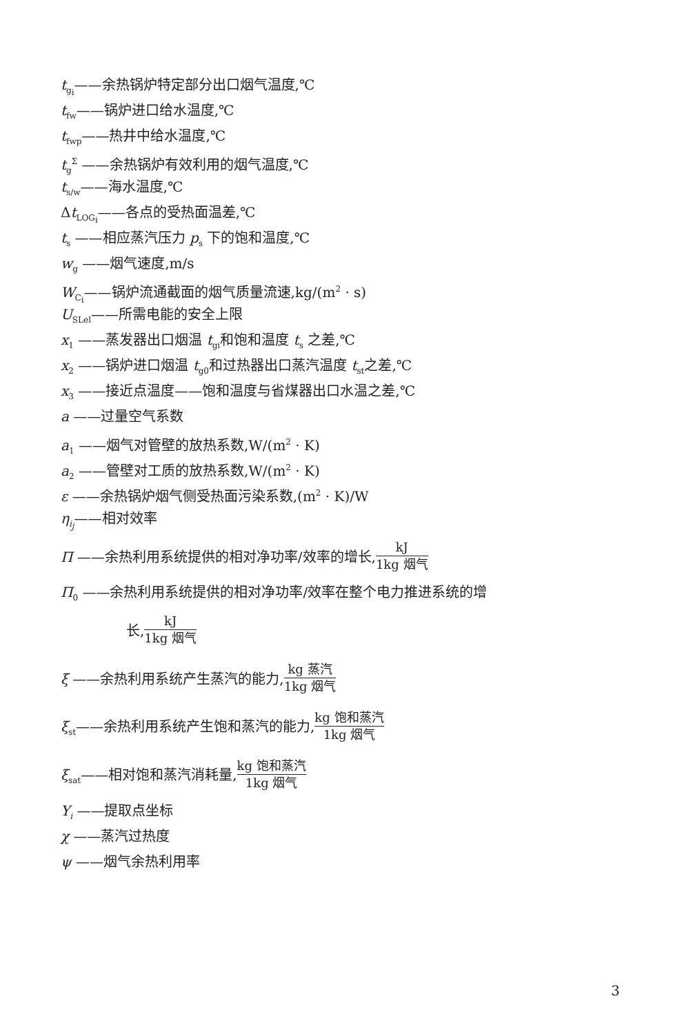t<sub>g<sub>i</sub></sub>——余热锅炉特定部分出口烟气温度,℃
t<sub>fw</sub>——锅炉进口给水温度,℃
t<sub>fwp</sub>——热井中给水温度,℃
t<sub>g</sub><sup>Σ</sup> ——余热锅炉有效利用的烟气温度,℃
t<sub>s/w</sub>——海水温度,℃
Δt<sub>LOG<sub>i</sub></sub>——各点的受热面温差,℃
t<sub>s</sub> ——相应蒸汽压力 p<sub>s</sub> 下的饱和温度,℃
w<sub>g</sub> ——烟气速度,m/s
W<sub>C<sub>i</sub></sub>——锅炉流通截面的烟气质量流速,kg/(m<sup>2</sup> · s)
U<sub>SLel</sub>——所需电能的安全上限
x<sub>1</sub> ——蒸发器出口烟温 t<sub>gi</sub>和饱和温度 t<sub>s</sub> 之差,℃
x<sub>2</sub> ——锅炉进口烟温 t<sub>g0</sub>和过热器出口蒸汽温度 t<sub>st</sub>之差,℃
x<sub>3</sub> ——接近点温度——饱和温度与省煤器出口水温之差,℃
a ——过量空气系数
a<sub>1</sub> ——烟气对管壁的放热系数,W/(m<sup>2</sup> · K)
a<sub>2</sub> ——管壁对工质的放热系数,W/(m<sup>2</sup> · K)
ε ——余热锅炉烟气侧受热面污染系数,(m<sup>2</sup> · K)/W
η<sub>i<sub>j</sub></sub>——相对效率
Π ——余热利用系统提供的相对净功率/效率的增长, kJ 1kg 烟气
Π<sub>0</sub> ——余热利用系统提供的相对净功率/效率在整个电力推进系统的增
长, kJ 1kg 烟气
ξ ——余热利用系统产生蒸汽的能力, kg 蒸汽 1kg 烟气
ξ<sub>st</sub>——余热利用系统产生饱和蒸汽的能力, kg 饱和蒸汽 1kg 烟气
ξ<sub>sat</sub>——相对饱和蒸汽消耗量, kg 饱和蒸汽 1kg 烟气
Y<sub>i</sub> ——提取点坐标
χ ——蒸汽过热度
ψ ——烟气余热利用率
3